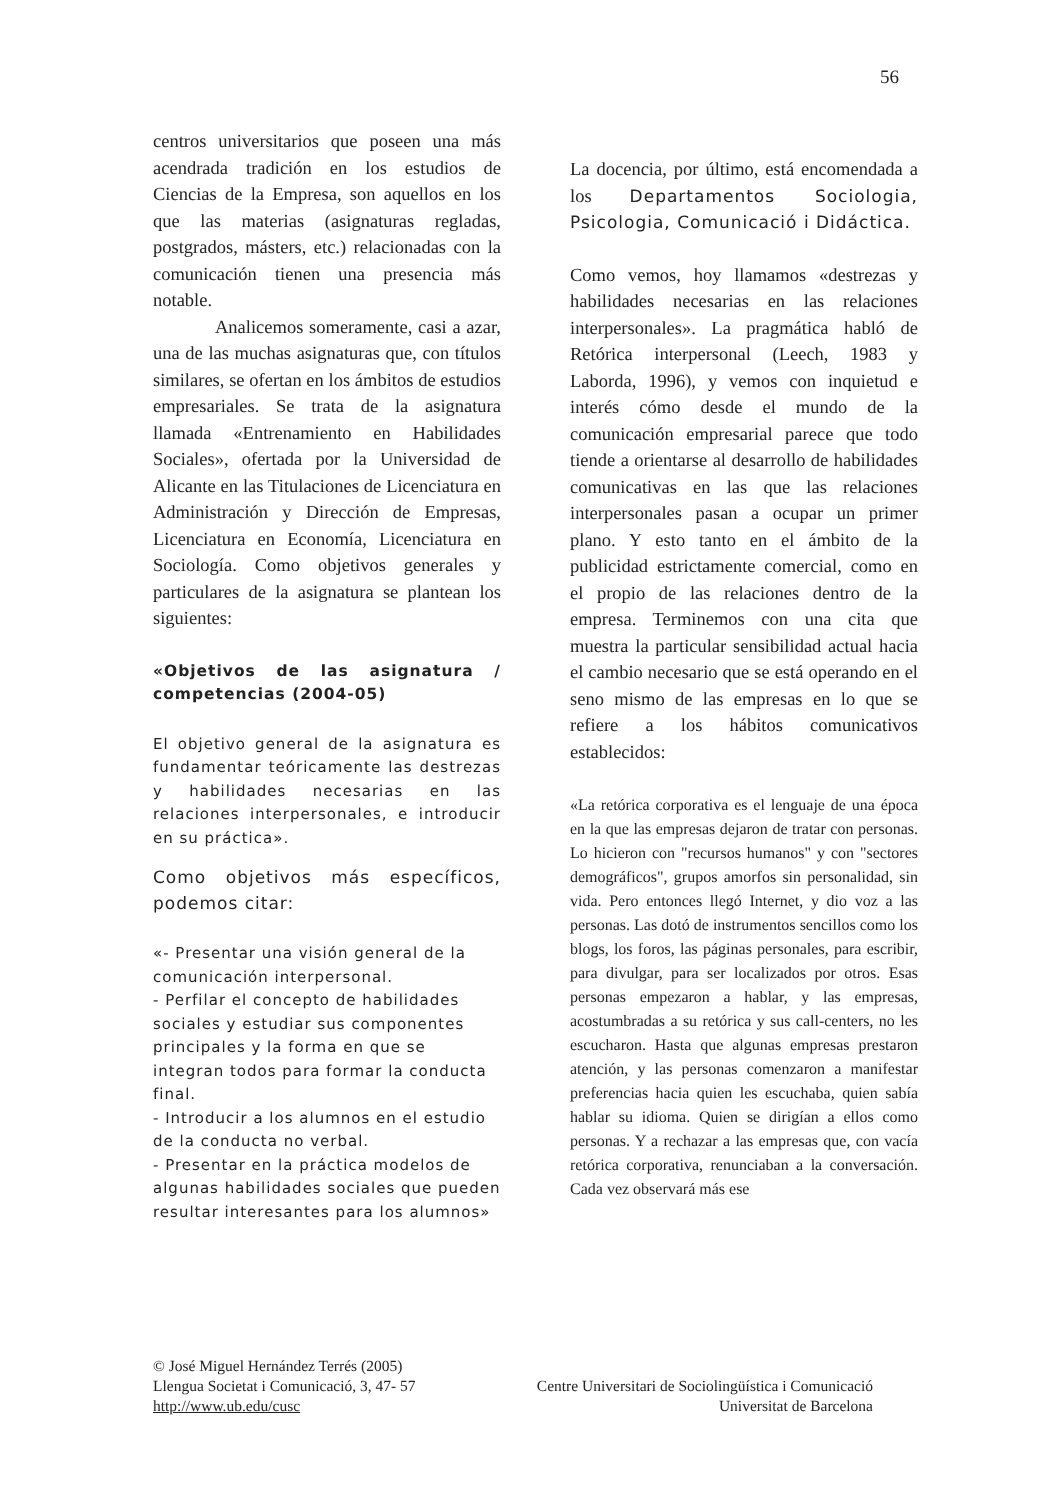56
centros universitarios que poseen una más acendrada tradición en los estudios de Ciencias de la Empresa, son aquellos en los que las materias (asignaturas regladas, postgrados, másters, etc.) relacionadas con la comunicación tienen una presencia más notable.
Analicemos someramente, casi a azar, una de las muchas asignaturas que, con títulos similares, se ofertan en los ámbitos de estudios empresariales. Se trata de la asignatura llamada «Entrenamiento en Habilidades Sociales», ofertada por la Universidad de Alicante en las Titulaciones de Licenciatura en Administración y Dirección de Empresas, Licenciatura en Economía, Licenciatura en Sociología. Como objetivos generales y particulares de la asignatura se plantean los siguientes:
«Objetivos de las asignatura / competencias (2004-05)
El objetivo general de la asignatura es fundamentar teóricamente las destrezas y habilidades necesarias en las relaciones interpersonales, e introducir en su práctica».
Como objetivos más específicos, podemos citar:
«- Presentar una visión general de la comunicación interpersonal.
- Perfilar el concepto de habilidades sociales y estudiar sus componentes principales y la forma en que se integran todos para formar la conducta final.
- Introducir a los alumnos en el estudio de la conducta no verbal.
- Presentar en la práctica modelos de algunas habilidades sociales que pueden resultar interesantes para los alumnos»
La docencia, por último, está encomendada a los Departamentos Sociologia, Psicologia, Comunicació i Didáctica.
Como vemos, hoy llamamos «destrezas y habilidades necesarias en las relaciones interpersonales». La pragmática habló de Retórica interpersonal (Leech, 1983 y Laborda, 1996), y vemos con inquietud e interés cómo desde el mundo de la comunicación empresarial parece que todo tiende a orientarse al desarrollo de habilidades comunicativas en las que las relaciones interpersonales pasan a ocupar un primer plano. Y esto tanto en el ámbito de la publicidad estrictamente comercial, como en el propio de las relaciones dentro de la empresa. Terminemos con una cita que muestra la particular sensibilidad actual hacia el cambio necesario que se está operando en el seno mismo de las empresas en lo que se refiere a los hábitos comunicativos establecidos:
«La retórica corporativa es el lenguaje de una época en la que las empresas dejaron de tratar con personas. Lo hicieron con "recursos humanos" y con "sectores demográficos", grupos amorfos sin personalidad, sin vida. Pero entonces llegó Internet, y dio voz a las personas. Las dotó de instrumentos sencillos como los blogs, los foros, las páginas personales, para escribir, para divulgar, para ser localizados por otros. Esas personas empezaron a hablar, y las empresas, acostumbradas a su retórica y sus call-centers, no les escucharon. Hasta que algunas empresas prestaron atención, y las personas comenzaron a manifestar preferencias hacia quien les escuchaba, quien sabía hablar su idioma. Quien se dirigían a ellos como personas. Y a rechazar a las empresas que, con vacía retórica corporativa, renunciaban a la conversación. Cada vez observará más ese
© José Miguel Hernández Terrés (2005)
Llengua Societat i Comunicació, 3, 47- 57 Centre Universitari de Sociolingüística i Comunicació
http://www.ub.edu/cusc Universitat de Barcelona